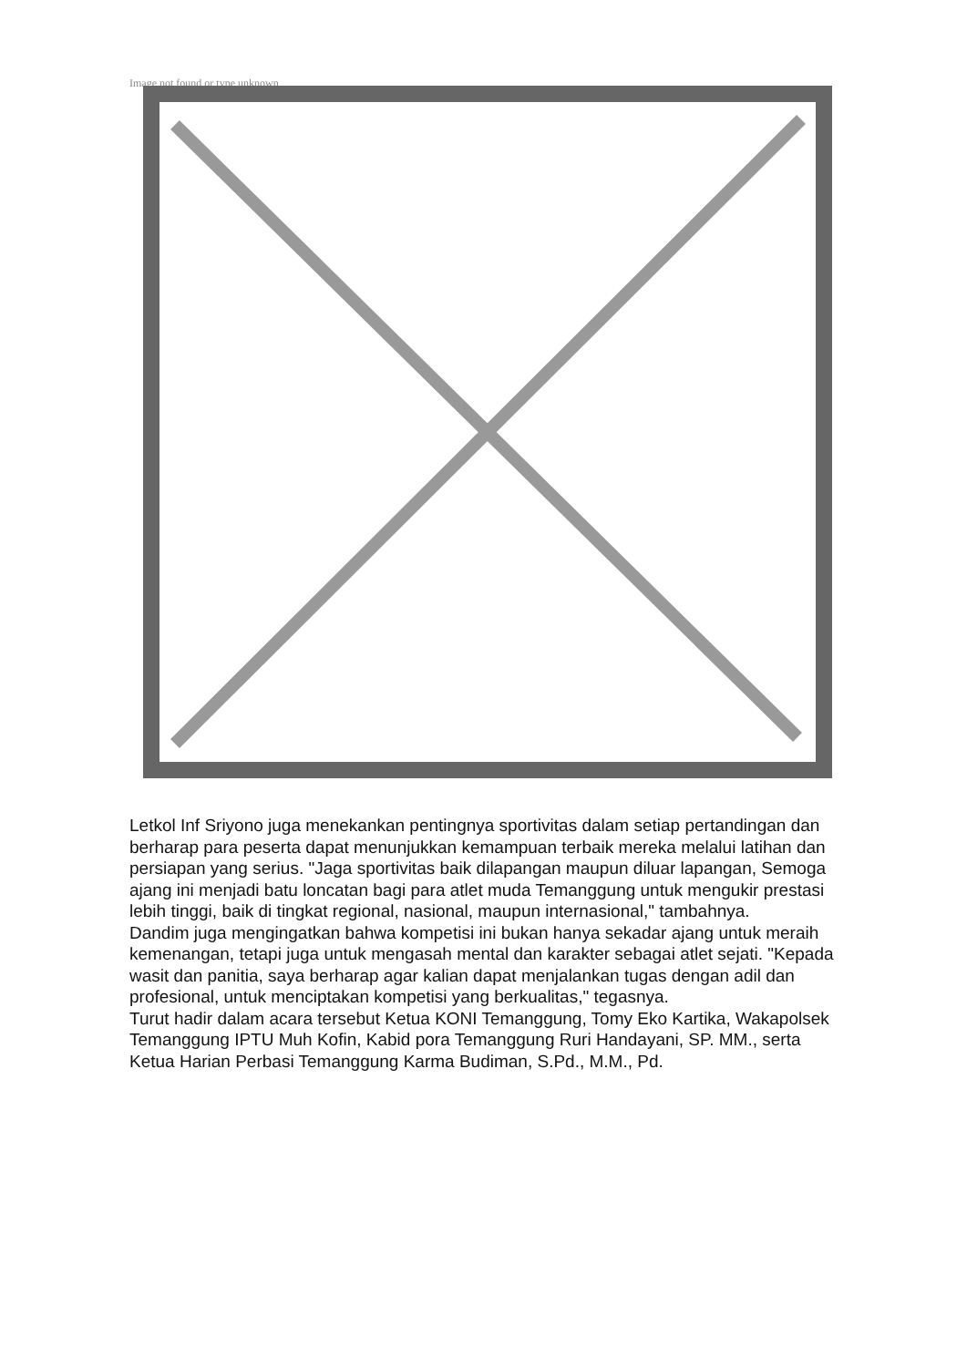Image not found or type unknown
Letkol Inf Sriyono juga menekankan pentingnya sportivitas dalam setiap pertandingan dan berharap para peserta dapat menunjukkan kemampuan terbaik mereka melalui latihan dan persiapan yang serius. "Jaga sportivitas baik dilapangan maupun diluar lapangan, Semoga ajang ini menjadi batu loncatan bagi para atlet muda Temanggung untuk mengukir prestasi lebih tinggi, baik di tingkat regional, nasional, maupun internasional," tambahnya.
Dandim juga mengingatkan bahwa kompetisi ini bukan hanya sekadar ajang untuk meraih kemenangan, tetapi juga untuk mengasah mental dan karakter sebagai atlet sejati. "Kepada wasit dan panitia, saya berharap agar kalian dapat menjalankan tugas dengan adil dan profesional, untuk menciptakan kompetisi yang berkualitas," tegasnya.
Turut hadir dalam acara tersebut Ketua KONI Temanggung, Tomy Eko Kartika, Wakapolsek Temanggung IPTU Muh Kofin, Kabid pora Temanggung Ruri Handayani, SP. MM., serta Ketua Harian Perbasi Temanggung Karma Budiman, S.Pd., M.M., Pd.